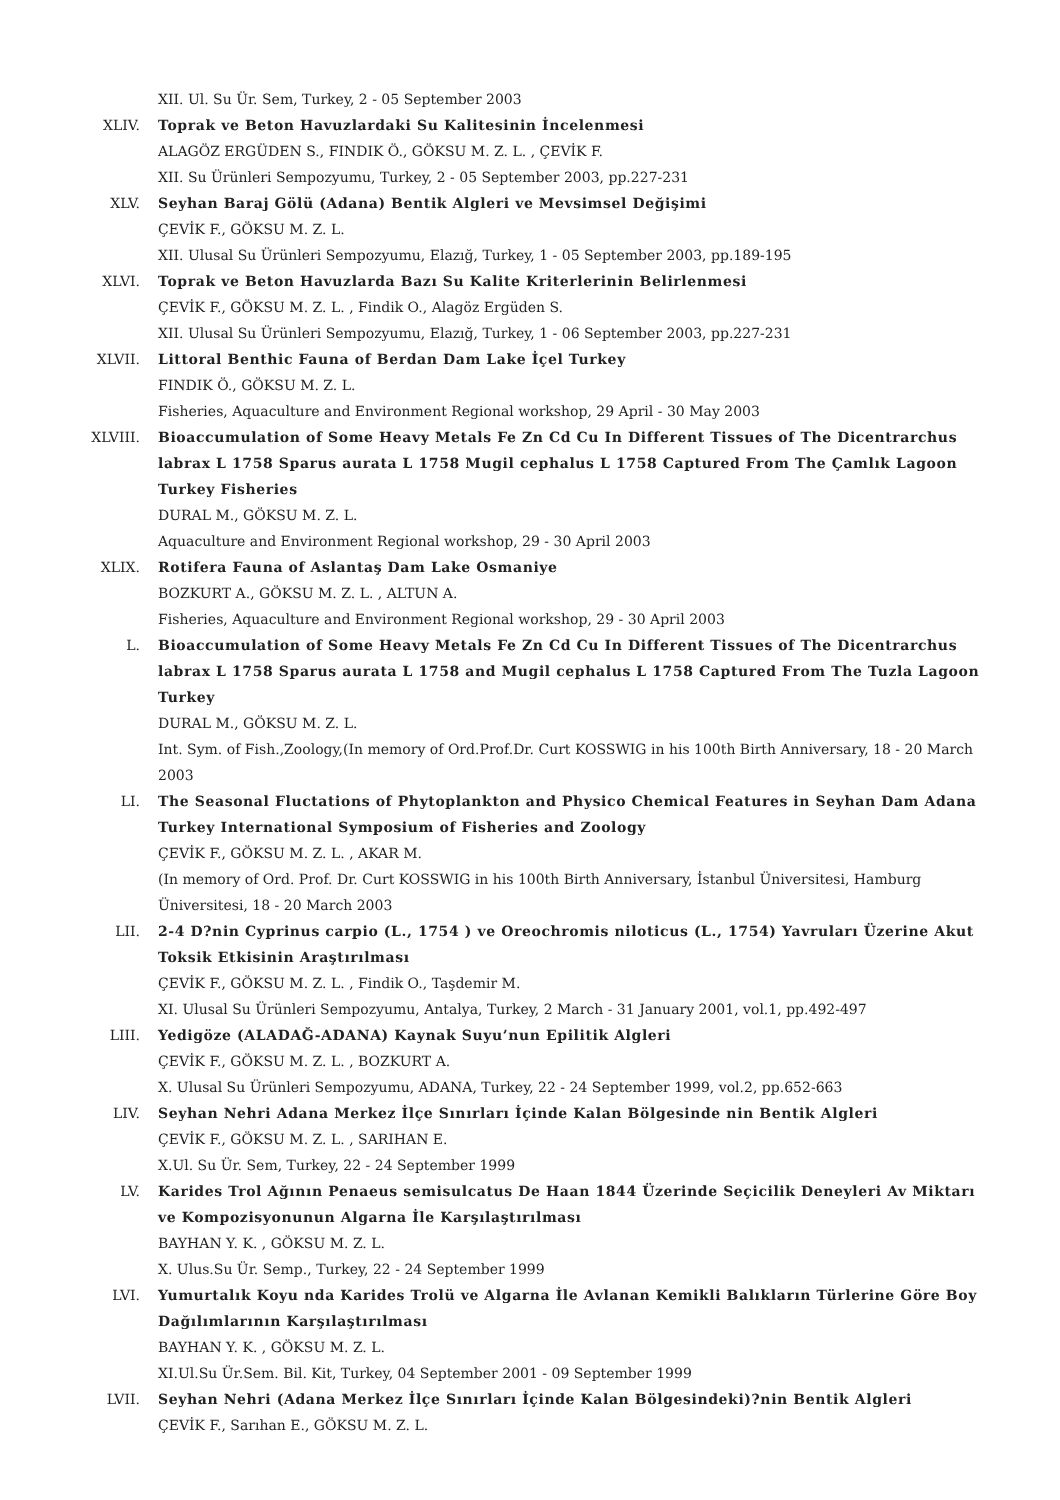XII. Ul. Su Ür. Sem, Turkey, 2 - 05 September 2003
XLIV. Toprak ve Beton Havuzlardaki Su Kalitesinin İncelenmesi
ALAGÖZ ERGÜDEN S., FINDIK Ö., GÖKSU M. Z. L. , ÇEVİK F.
XII. Su Ürünleri Sempozyumu, Turkey, 2 - 05 September 2003, pp.227-231
XLV. Seyhan Baraj Gölü (Adana) Bentik Algleri ve Mevsimsel Değişimi
ÇEVİK F., GÖKSU M. Z. L.
XII. Ulusal Su Ürünleri Sempozyumu, Elazığ, Turkey, 1 - 05 September 2003, pp.189-195
XLVI. Toprak ve Beton Havuzlarda Bazı Su Kalite Kriterlerinin Belirlenmesi
ÇEVİK F., GÖKSU M. Z. L. , Findik O., Alagöz Ergüden S.
XII. Ulusal Su Ürünleri Sempozyumu, Elazığ, Turkey, 1 - 06 September 2003, pp.227-231
XLVII. Littoral Benthic Fauna of Berdan Dam Lake İçel Turkey
FINDIK Ö., GÖKSU M. Z. L.
Fisheries, Aquaculture and Environment Regional workshop, 29 April - 30 May 2003
XLVIII. Bioaccumulation of Some Heavy Metals Fe Zn Cd Cu In Different Tissues of The Dicentrarchus labrax L 1758 Sparus aurata L 1758 Mugil cephalus L 1758 Captured From The Çamlık Lagoon Turkey Fisheries
DURAL M., GÖKSU M. Z. L.
Aquaculture and Environment Regional workshop, 29 - 30 April 2003
XLIX. Rotifera Fauna of Aslantaş Dam Lake Osmaniye
BOZKURT A., GÖKSU M. Z. L. , ALTUN A.
Fisheries, Aquaculture and Environment Regional workshop, 29 - 30 April 2003
L. Bioaccumulation of Some Heavy Metals Fe Zn Cd Cu In Different Tissues of The Dicentrarchus labrax L 1758 Sparus aurata L 1758 and Mugil cephalus L 1758 Captured From The Tuzla Lagoon Turkey
DURAL M., GÖKSU M. Z. L.
Int. Sym. of Fish.,Zoology,(In memory of Ord.Prof.Dr. Curt KOSSWIG in his 100th Birth Anniversary, 18 - 20 March 2003
LI. The Seasonal Fluctations of Phytoplankton and Physico Chemical Features in Seyhan Dam Adana Turkey International Symposium of Fisheries and Zoology
ÇEVİK F., GÖKSU M. Z. L. , AKAR M.
(In memory of Ord. Prof. Dr. Curt KOSSWIG in his 100th Birth Anniversary, İstanbul Üniversitesi, Hamburg Üniversitesi, 18 - 20 March 2003
LII. 2-4 D?nin Cyprinus carpio (L., 1754 ) ve Oreochromis niloticus (L., 1754) Yavruları Üzerine Akut Toksik Etkisinin Araştırılması
ÇEVİK F., GÖKSU M. Z. L. , Findik O., Taşdemir M.
XI. Ulusal Su Ürünleri Sempozyumu, Antalya, Turkey, 2 March - 31 January 2001, vol.1, pp.492-497
LIII. Yedigöze (ALADAĞ-ADANA) Kaynak Suyu’nun Epilitik Algleri
ÇEVİK F., GÖKSU M. Z. L. , BOZKURT A.
X. Ulusal Su Ürünleri Sempozyumu, ADANA, Turkey, 22 - 24 September 1999, vol.2, pp.652-663
LIV. Seyhan Nehri Adana Merkez İlçe Sınırları İçinde Kalan Bölgesinde nin Bentik Algleri
ÇEVİK F., GÖKSU M. Z. L. , SARIHAN E.
X.Ul. Su Ür. Sem, Turkey, 22 - 24 September 1999
LV. Karides Trol Ağının Penaeus semisulcatus De Haan 1844 Üzerinde Seçicilik Deneyleri Av Miktarı ve Kompozisyonunun Algarna İle Karşılaştırılması
BAYHAN Y. K. , GÖKSU M. Z. L.
X. Ulus.Su Ür. Semp., Turkey, 22 - 24 September 1999
LVI. Yumurtalık Koyu nda Karides Trolü ve Algarna İle Avlanan Kemikli Balıkların Türlerine Göre Boy Dağılımlarının Karşılaştırılması
BAYHAN Y. K. , GÖKSU M. Z. L.
XI.Ul.Su Ür.Sem. Bil. Kit, Turkey, 04 September 2001 - 09 September 1999
LVII. Seyhan Nehri (Adana Merkez İlçe Sınırları İçinde Kalan Bölgesindeki)?nin Bentik Algleri
ÇEVİK F., Sarıhan E., GÖKSU M. Z. L.